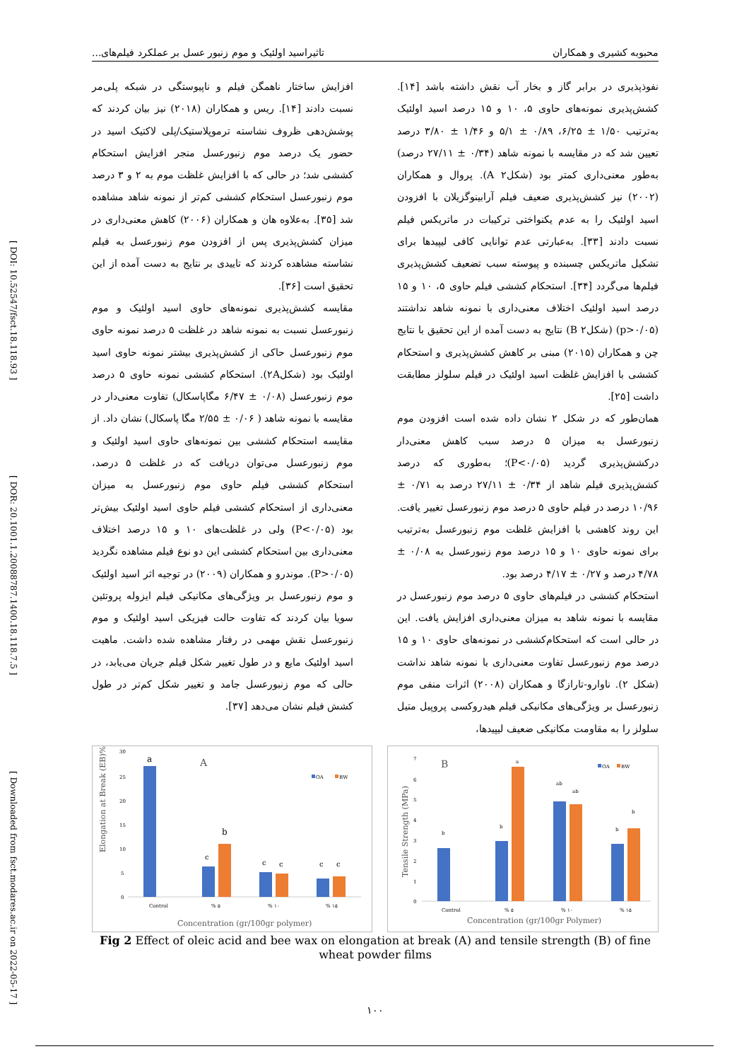[ DOI: 10.52547/fsct.18.118.93 ] [ DOR: 20.1001.1.20088787.1400.18.118.7.5 ] [ Downloaded from fsct.modares.ac.ir on 2022-05-17 ]
محبوبه کشیری و همکاران تاثیراسید اولئیک و موم زنبور عسل بر عملکرد فیلم‌های...
نفوذپذیری در برابر گاز و بخار آب نقش داشته باشد [۱۴]. کشش‌پذیری نمونه‌های حاوی ۵، ۱۰ و ۱۵ درصد اسید اولئیک به‌ترتیب ۱/۵۰ ± ۶/۲۵، ۰/۸۹ ± ۵/۱ و ۱/۴۶ ± ۳/۸۰ درصد تعیین شد که در مقایسه با نمونه شاهد (۰/۳۴ ± ۲۷/۱۱ درصد) به‌طور معنی‌داری کمتر بود (شکل۲ A). پروال و همکاران (۲۰۰۲) نیز کشش‌پذیری ضعیف فیلم آرابینوگزیلان با افزودن اسید اولئیک را به عدم یکنواختی ترکیبات در ماتریکس فیلم نسبت دادند [۳۳]. به‌عبارتی عدم توانایی کافی لیپیدها برای تشکیل ماتریکس چسبنده و پیوسته سبب تضعیف کشش‌پذیری فیلم‌ها می‌گردد [۳۴]. استحکام کششی فیلم حاوی ۵، ۱۰ و ۱۵ درصد اسید اولئیک اختلاف معنی‌داری با نمونه شاهد نداشتند (p>۰/۰۵) (شکل۲ B) نتایج به دست آمده از این تحقیق با نتایج چن و همکاران (۲۰۱۵) مبنی بر کاهش کشش‌پذیری و استحکام کششی با افزایش غلظت اسید اولئیک در فیلم سلولز مطابقت داشت [۲۵].
همان‌طور که در شکل ۲ نشان داده شده است افزودن موم زنبورعسل به میزان ۵ درصد سبب کاهش معنی‌دار درکشش‌پذیری گردید (P<۰/۰۵)؛ به‌طوری که درصد کشش‌پذیری فیلم شاهد از ۰/۳۴ ± ۲۷/۱۱ درصد به ۰/۷۱ ± ۱۰/۹۶ درصد در فیلم حاوی ۵ درصد موم زنبورعسل تغییر یافت. این روند کاهشی با افزایش غلظت موم زنبورعسل به‌ترتیب برای نمونه حاوی ۱۰ و ۱۵ درصد موم زنبورعسل به ۰/۰۸ ± ۴/۷۸ درصد و ۰/۲۷ ± ۴/۱۷ درصد بود.
استحکام کششی در فیلم‌های حاوی ۵ درصد موم زنبورعسل در مقایسه با نمونه شاهد به میزان معنی‌داری افزایش یافت. این در حالی است که استحکام‌کششی در نمونه‌های حاوی ۱۰ و ۱۵ درصد موم زنبورعسل تفاوت معنی‌داری با نمونه شاهد نداشت (شکل ۲). ناوارو-تارازگا و همکاران (۲۰۰۸) اثرات منفی موم زنبورعسل بر ویژگی‌های مکانیکی فیلم هیدروکسی پروپیل متیل سلولز را به مقاومت مکانیکی ضعیف لیپیدها،
افزایش ساختار ناهمگن فیلم و ناپیوستگی در شبکه پلی‌مر نسبت دادند [۱۴]. ریس و همکاران (۲۰۱۸) نیز بیان کردند که پوشش‌دهی ظروف نشاسته ترموپلاستیک/پلی لاکتیک اسید در حضور یک درصد موم زنبورعسل منجر افزایش استحکام کششی شد؛ در حالی که با افزایش غلظت موم به ۲ و ۳ درصد موم زنبورعسل استحکام کششی کم‌تر از نمونه شاهد مشاهده شد [۳۵]. به‌علاوه هان و همکاران (۲۰۰۶) کاهش معنی‌داری در میزان کشش‌پذیری پس از افزودن موم زنبورعسل به فیلم نشاسته مشاهده کردند که تاییدی بر نتایج به دست آمده از این تحقیق است [۳۶].
مقایسه کشش‌پذیری نمونه‌های حاوی اسید اولئیک و موم زنبورعسل نسبت به نمونه شاهد در غلظت ۵ درصد نمونه حاوی موم زنبورعسل حاکی از کشش‌پذیری بیشتر نمونه حاوی اسید اولئیک بود (شکل۲A). استحکام کششی نمونه حاوی ۵ درصد موم زنبورعسل (۰/۰۸ ± ۶/۴۷ مگاپاسکال) تفاوت معنی‌دار در مقایسه با نمونه شاهد ( ۰/۰۶ ± ۲/۵۵ مگا پاسکال) نشان داد. از مقایسه استحکام کششی بین نمونه‌های حاوی اسید اولئیک و موم زنبورعسل می‌توان دریافت که در غلظت ۵ درصد، استحکام کششی فیلم حاوی موم زنبورعسل به میزان معنی‌داری از استحکام کششی فیلم حاوی اسید اولئیک بیش‌تر بود (P<۰/۰۵) ولی در غلظت‌های ۱۰ و ۱۵ درصد اختلاف معنی‌داری بین استحکام کششی این دو نوع فیلم مشاهده نگردید (P>۰/۰۵). موندرو و همکاران (۲۰۰۹) در توجیه اثر اسید اولئیک و موم زنبورعسل بر ویژگی‌های مکانیکی فیلم ایزوله پروتئین سویا بیان کردند که تفاوت حالت فیزیکی اسید اولئیک و موم زنبورعسل نقش مهمی در رفتار مشاهده شده داشت. ماهیت اسید اولئیک مایع و در طول تغییر شکل فیلم جریان می‌یابد، در حالی که موم زنبورعسل جامد و تغییر شکل کم‌تر در طول کشش فیلم نشان می‌دهد [۳۷].
30
25
20
15
10
5
0
Elongation at Break (EB)%
A
OA
BW
a
c
b
c
c
c
c
Control
% ۵
% ۱۰
% ۱۵
Concentration (gr/100gr polymer)
7
6
5
4
3
2
1
0
Tensile Strength (MPa)
B
OA
BW
b
b
a
ab
ab
b
b
Control
% ۵
% ۱۰
% ۱۵
Concentration (gr/100gr Polymer)
Fig 2 Effect of oleic acid and bee wax on elongation at break (A) and tensile strength (B) of fine wheat powder films
۱۰۰